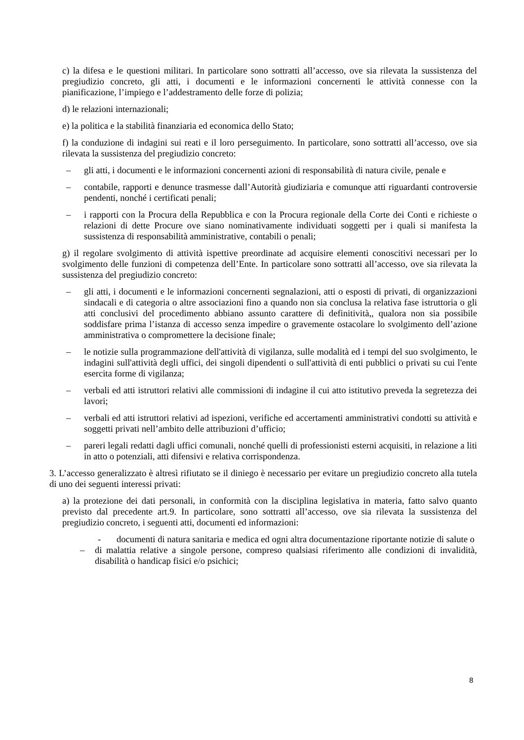c) la difesa e le questioni militari. In particolare sono sottratti all’accesso, ove sia rilevata la sussistenza del pregiudizio concreto, gli atti, i documenti e le informazioni concernenti le attività connesse con la pianificazione, l’impiego e l’addestramento delle forze di polizia;
d) le relazioni internazionali;
e) la politica e la stabilità finanziaria ed economica dello Stato;
f) la conduzione di indagini sui reati e il loro perseguimento. In particolare, sono sottratti all’accesso, ove sia rilevata la sussistenza del pregiudizio concreto:
– gli atti, i documenti e le informazioni concernenti azioni di responsabilità di natura civile, penale e
– contabile, rapporti e denunce trasmesse dall’Autorità giudiziaria e comunque atti riguardanti controversie pendenti, nonché i certificati penali;
– i rapporti con la Procura della Repubblica e con la Procura regionale della Corte dei Conti e richieste o relazioni di dette Procure ove siano nominativamente individuati soggetti per i quali si manifesta la sussistenza di responsabilità amministrative, contabili o penali;
g) il regolare svolgimento di attività ispettive preordinate ad acquisire elementi conoscitivi necessari per lo svolgimento delle funzioni di competenza dell’Ente. In particolare sono sottratti all’accesso, ove sia rilevata la sussistenza del pregiudizio concreto:
– gli atti, i documenti e le informazioni concernenti segnalazioni, atti o esposti di privati, di organizzazioni sindacali e di categoria o altre associazioni fino a quando non sia conclusa la relativa fase istruttoria o gli atti conclusivi del procedimento abbiano assunto carattere di definitività,, qualora non sia possibile soddisfare prima l’istanza di accesso senza impedire o gravemente ostacolare lo svolgimento dell’azione amministrativa o compromettere la decisione finale;
– le notizie sulla programmazione dell'attività di vigilanza, sulle modalità ed i tempi del suo svolgimento, le indagini sull'attività degli uffici, dei singoli dipendenti o sull'attività di enti pubblici o privati su cui l'ente esercita forme di vigilanza;
– verbali ed atti istruttori relativi alle commissioni di indagine il cui atto istitutivo preveda la segretezza dei lavori;
– verbali ed atti istruttori relativi ad ispezioni, verifiche ed accertamenti amministrativi condotti su attività e soggetti privati nell’ambito delle attribuzioni d’ufficio;
– pareri legali redatti dagli uffici comunali, nonché quelli di professionisti esterni acquisiti, in relazione a liti in atto o potenziali, atti difensivi e relativa corrispondenza.
3. L’accesso generalizzato è altresì rifiutato se il diniego è necessario per evitare un pregiudizio concreto alla tutela di uno dei seguenti interessi privati:
a) la protezione dei dati personali, in conformità con la disciplina legislativa in materia, fatto salvo quanto previsto dal precedente art.9. In particolare, sono sottratti all’accesso, ove sia rilevata la sussistenza del pregiudizio concreto, i seguenti atti, documenti ed informazioni:
- documenti di natura sanitaria e medica ed ogni altra documentazione riportante notizie di salute o
– di malattia relative a singole persone, compreso qualsiasi riferimento alle condizioni di invalidità, disabilità o handicap fisici e/o psichici;
8